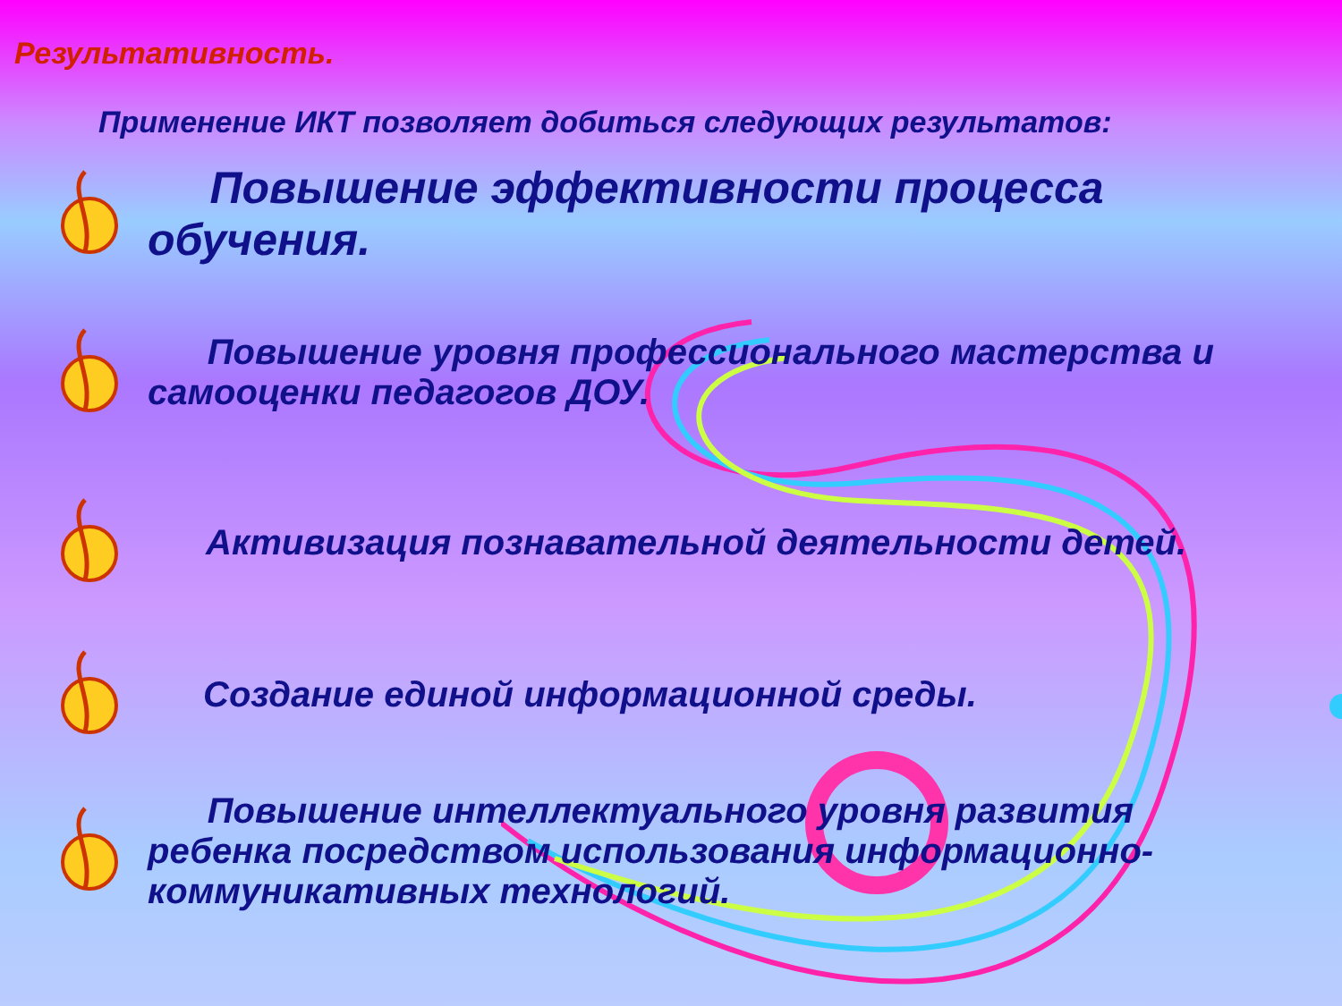Результативность.
Применение ИКТ позволяет добиться следующих результатов:
Повышение эффективности процесса обучения.
Повышение уровня профессионального мастерства и самооценки педагогов ДОУ.
Активизация познавательной деятельности детей.
Создание единой информационной среды.
Повышение интеллектуального уровня развития ребенка посредством использования информационно-коммуникативных технологий.